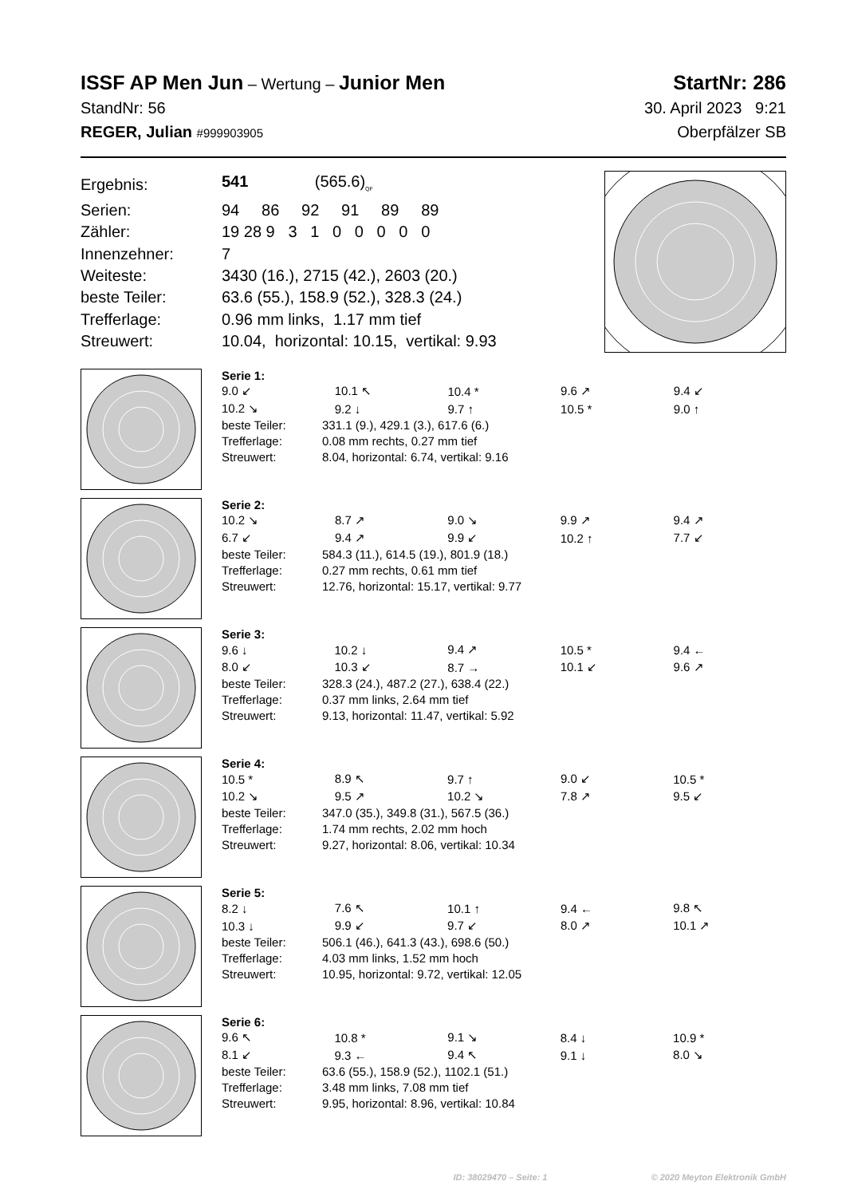ISSF AP Men Jun – Wertung – Junior Men
StartNr: 286
StandNr: 56 30. April 2023 9:21
REGER, Julian #999903905
Oberpfälzer SB
| Ergebnis: | 541 (565.6)<sub>QF</sub> |
| Serien: | 94 86 92 91 89 89 |
| Zähler: | 19 28 9 3 1 0 0 0 0 0 |
| Innenzehner: | 7 |
| Weiteste: | 3430 (16.), 2715 (42.), 2603 (20.) |
| beste Teiler: | 63.6 (55.), 158.9 (52.), 328.3 (24.) |
| Trefferlage: | 0.96 mm links, 1.17 mm tief |
| Streuwert: | 10.04, horizontal: 10.15, vertikal: 9.93 |
Serie 1:
| 9.0 ↙ | 10.1 ↖ | 10.4 * | 9.6 ↗ | 9.4 ↙ |
| 10.2 ↘ | 9.2 ↓ | 9.7 ↑ | 10.5 * | 9.0 ↑ |
| beste Teiler: | 331.1 (9.), 429.1 (3.), 617.6 (6.) |
| Trefferlage: | 0.08 mm rechts, 0.27 mm tief |
| Streuwert: | 8.04, horizontal: 6.74, vertikal: 9.16 |
Serie 2:
| 10.2 ↘ | 8.7 ↗ | 9.0 ↘ | 9.9 ↗ | 9.4 ↗ |
| 6.7 ↙ | 9.4 ↗ | 9.9 ↙ | 10.2 ↑ | 7.7 ↙ |
| beste Teiler: | 584.3 (11.), 614.5 (19.), 801.9 (18.) |
| Trefferlage: | 0.27 mm rechts, 0.61 mm tief |
| Streuwert: | 12.76, horizontal: 15.17, vertikal: 9.77 |
Serie 3:
| 9.6 ↓ | 10.2 ↓ | 9.4 ↗ | 10.5 * | 9.4 ← |
| 8.0 ↙ | 10.3 ↙ | 8.7 → | 10.1 ↙ | 9.6 ↗ |
| beste Teiler: | 328.3 (24.), 487.2 (27.), 638.4 (22.) |
| Trefferlage: | 0.37 mm links, 2.64 mm tief |
| Streuwert: | 9.13, horizontal: 11.47, vertikal: 5.92 |
Serie 4:
| 10.5 * | 8.9 ↖ | 9.7 ↑ | 9.0 ↙ | 10.5 * |
| 10.2 ↘ | 9.5 ↗ | 10.2 ↘ | 7.8 ↗ | 9.5 ↙ |
| beste Teiler: | 347.0 (35.), 349.8 (31.), 567.5 (36.) |
| Trefferlage: | 1.74 mm rechts, 2.02 mm hoch |
| Streuwert: | 9.27, horizontal: 8.06, vertikal: 10.34 |
Serie 5:
| 8.2 ↓ | 7.6 ↖ | 10.1 ↑ | 9.4 ← | 9.8 ↖ |
| 10.3 ↓ | 9.9 ↙ | 9.7 ↙ | 8.0 ↗ | 10.1 ↗ |
| beste Teiler: | 506.1 (46.), 641.3 (43.), 698.6 (50.) |
| Trefferlage: | 4.03 mm links, 1.52 mm hoch |
| Streuwert: | 10.95, horizontal: 9.72, vertikal: 12.05 |
Serie 6:
| 9.6 ↖ | 10.8 * | 9.1 ↘ | 8.4 ↓ | 10.9 * |
| 8.1 ↙ | 9.3 ← | 9.4 ↖ | 9.1 ↓ | 8.0 ↘ |
| beste Teiler: | 63.6 (55.), 158.9 (52.), 1102.1 (51.) |
| Trefferlage: | 3.48 mm links, 7.08 mm tief |
| Streuwert: | 9.95, horizontal: 8.96, vertikal: 10.84 |
ID: 38029470 – Seite: 1 © 2020 Meyton Elektronik GmbH